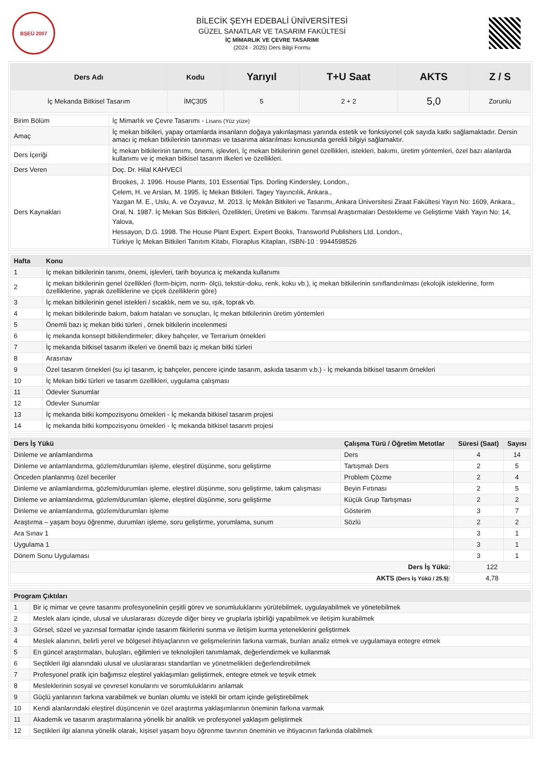BŞEÜ 2007
BİLECİK ŞEYH EDEBALİ ÜNİVERSİTESİ
GÜZEL SANATLAR VE TASARIM FAKÜLTESİ
İÇ MİMARLIK VE ÇEVRE TASARIMI
(2024 - 2025) Ders Bilgi Formu
| Ders Adı | Kodu | Yarıyıl | T+U Saat | AKTS | Z / S |
| --- | --- | --- | --- | --- | --- |
| İç Mekanda Bitkisel Tasarım | İMÇ305 | 5 | 2 + 2 | 5,0 | Zorunlu |
| Birim Bölüm | İç Mimarlık ve Çevre Tasarımı - Lisans (Yüz yüze) |
| Amaç | İç mekan bitkileri, yapay ortamlarda insanların doğaya yakınlaşması yanında estetik ve fonksiyonel çok sayıda katkı sağlamaktadır. Dersin amacı iç mekan bitkilerinin tanınması ve tasarıma aktarılması konusunda gerekli bilgiyi sağlamaktır. |
| Ders İçeriği | İç mekan bitkilerinin tanımı, önemi, işlevleri, İç mekan bitkilerinin genel özellikleri, istekleri, bakımı, üretim yöntemleri, özel bazı alanlarda kullanımı ve iç mekan bitkisel tasarım ilkeleri ve özellikleri. |
| Ders Veren | Doç. Dr. Hilal KAHVECİ |
| Ders Kaynakları | Brookes, J. 1996. House Plants, 101 Essential Tips. Dorling Kindersley, London., Çelem, H. ve Arslan, M. 1995. İç Mekan Bitkileri. Tagey Yayıncılık, Ankara., Yazgan M. E., Uslu, A. ve Özyavuz, M. 2013. İç Mekân Bitkileri ve Tasarımı, Ankara Üniversitesi Ziraat Fakültesi Yayın No: 1609, Ankara., Oral, N. 1987. İç Mekan Süs Bitkileri, Özellikleri, Üretimi ve Bakımı. Tarımsal Araştırmaları Destekleme ve Geliştirme Vakfı Yayın No: 14, Yalova, Hessayon, D.G. 1998. The House Plant Expert. Expert Books, Transworld Publishers Ltd. London., Türkiye İç Mekan Bitkileri Tanıtım Kitabı, Floraplus Kitapları, ISBN-10 : 9944598526 |
| Hafta | Konu |
| --- | --- |
| 1 | İç mekan bitkilerinin tanımı, önemi, işlevleri, tarih boyunca iç mekanda kullanımı |
| 2 | İç mekan bitkilerinin genel özellikleri (form-biçim, norm- ölçü, tekstür-doku, renk, koku vb.), iç mekan bitkilerinin sınıflandırılması (ekolojik isteklerine, form özelliklerine, yaprak özelliklerine ve çiçek özelliklerin göre) |
| 3 | İç mekan bitkilerinin genel istekleri / sıcaklık, nem ve su, ışık, toprak vb. |
| 4 | İç mekan bitkilerinde bakım, bakım hataları ve sonuçları, İç mekan bitkilerinin üretim yöntemleri |
| 5 | Önemli bazı iç mekan bitki türleri , örnek bitkilerin incelenmesi |
| 6 | İç mekanda konsept bitkilendirmeler; dikey bahçeler, ve Terrarium örnekleri |
| 7 | İç mekanda bitkisel tasarım ilkeleri ve önemli bazı iç mekan bitki türleri |
| 8 | Arasınav |
| 9 | Özel tasarım örnekleri (su içi tasarım, iç bahçeler, pencere içinde tasarım, askıda tasarım v.b.) - İç mekanda bitkisel tasarım örnekleri |
| 10 | İç Mekan bitki türleri ve tasarım özellikleri, uygulama çalışması |
| 11 | Ödevler Sunumlar |
| 12 | Ödevler Sunumlar |
| 13 | İç mekanda bitki kompozisyonu örnekleri - İç mekanda bitkisel tasarım projesi |
| 14 | İç mekanda bitki kompozisyonu örnekleri - İç mekanda bitkisel tasarım projesi |
| Ders İş Yükü | Çalışma Türü / Öğretim Metotlar | Süresi (Saat) | Sayısı |
| --- | --- | --- | --- |
| Dinleme ve anlamlandırma | Ders | 4 | 14 |
| Dinleme ve anlamlandırma, gözlem/durumları işleme, eleştirel düşünme, soru geliştirme | Tartışmalı Ders | 2 | 5 |
| Önceden planlanmış özel beceriler | Problem Çözme | 2 | 4 |
| Dinleme ve anlamlandırma, gözlem/durumları işleme, eleştirel düşünme, soru geliştirme, takım çalışması | Beyin Fırtınası | 2 | 5 |
| Dinleme ve anlamlandırma, gözlem/durumları işleme, eleştirel düşünme, soru geliştirme | Küçük Grup Tartışması | 2 | 2 |
| Dinleme ve anlamlandırma, gözlem/durumları işleme | Gösterim | 3 | 7 |
| Araştırma – yaşam boyu öğrenme, durumları işleme, soru geliştirme, yorumlama, sunum | Sözlü | 2 | 2 |
| Ara Sınav 1 | | 3 | 1 |
| Uygulama 1 | | 3 | 1 |
| Dönem Sonu Uygulaması | | 3 | 1 |
| Ders İş Yükü: | | 122 | |
| AKTS (Ders İş Yükü / 25.5) : | | 4,78 | |
| Program Çıktıları | |
| --- | --- |
| 1 | Bir iç mimar ve çevre tasarımı profesyonelinin çeşitli görev ve sorumluluklarını yürütebilmek, uygulayabilmek ve yönetebilmek |
| 2 | Meslek alanı içinde, ulusal ve uluslararası düzeyde diğer birey ve gruplarla işbirliği yapabilmek ve iletişim kurabilmek |
| 3 | Görsel, sözel ve yazınsal formatlar içinde tasarım fikirlerini sunma ve iletişim kurma yeteneklerini geliştirmek |
| 4 | Meslek alanının, belirli yerel ve bölgesel ihtiyaçlarının ve gelişmelerinin farkına varmak, bunları analiz etmek ve uygulamaya entegre etmek |
| 5 | En güncel araştırmaları, buluşları, eğilimleri ve teknolojileri tanımlamak, değerlendirmek ve kullanmak |
| 6 | Seçtikleri ilgi alanındaki ulusal ve uluslararası standartları ve yönetmelikleri değerlendirebilmek |
| 7 | Profesyonel pratik için bağımsız eleştirel yaklaşımları geliştirmek, entegre etmek ve teşvik etmek |
| 8 | Mesleklerinin sosyal ve çevresel konularını ve sorumluluklarını anlamak |
| 9 | Güçlü yanlarının farkına varabilmek ve bunları olumlu ve istekli bir ortam içinde geliştirebilmek |
| 10 | Kendi alanlarındaki eleştirel düşüncenin ve özel araştırma yaklaşımlarının öneminin farkına varmak |
| 11 | Akademik ve tasarım araştırmalarına yönelik bir analitik ve profesyonel yaklaşım geliştirmek |
| 12 | Seçtikleri ilgi alanına yönelik olarak, kişisel yaşam boyu öğrenme tavrının öneminin ve ihtiyacının farkında olabilmek |